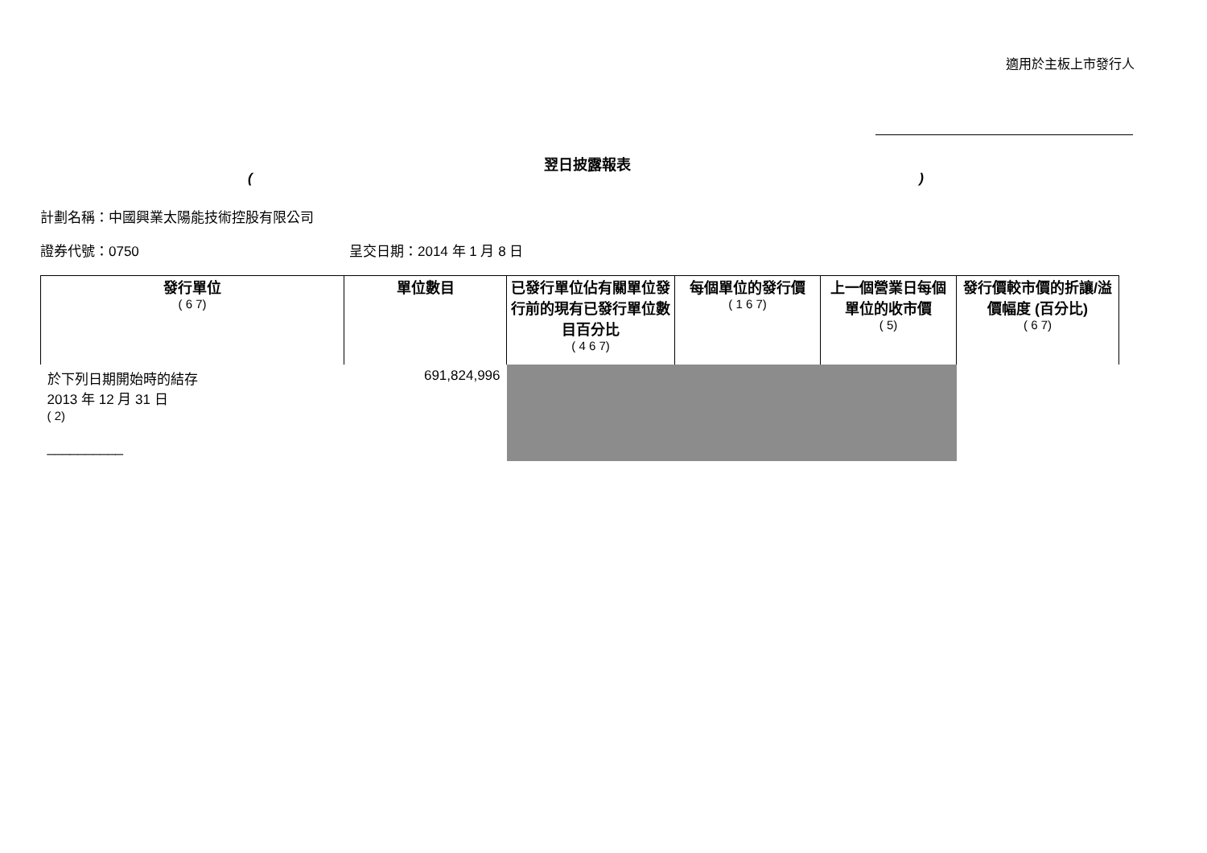適用於主板上市發行人
翌日披露報表
()
計劃名稱：中國興業太陽能技術控股有限公司
證券代號：0750 呈交日期：2014 年 1 月 8 日
| 發行單位 ( 6 7) | 單位數目 | 已發行單位佔有關單位發行前的現有已發行單位數目百分比 ( 4 6 7) | 每個單位的發行價 ( 1 6 7) | 上一個營業日每個單位的收市價 ( 5) | 發行價較市價的折讓/溢價幅度 (百分比) ( 6 7) |
| --- | --- | --- | --- | --- | --- |
| 於下列日期開始時的結存 2013 年 12 月 31 日 ( 2) __________ | 691,824,996 | | | | |